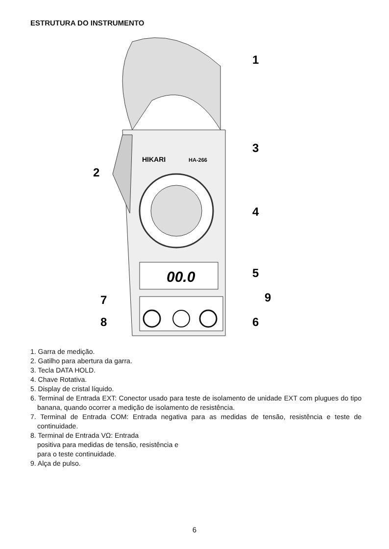ESTRUTURA DO INSTRUMENTO
00.0
HIKARI
HA-266
1
2
3
4
5
6
7
8
9
1. Garra de medição.
2. Gatilho para abertura da garra.
3. Tecla DATA HOLD.
4. Chave Rotativa.
5. Display de cristal líquido.
6. Terminal de Entrada EXT: Conector usado para teste de isolamento de unidade EXT com plugues do tipo banana, quando ocorrer a medição de isolamento de resistência.
7. Terminal de Entrada COM: Entrada negativa para as medidas de tensão, resistência e teste de continuidade.
8. Terminal de Entrada VΩ: Entrada
positiva para medidas de tensão, resistência e
para o teste continuidade.
9. Alça de pulso.
6